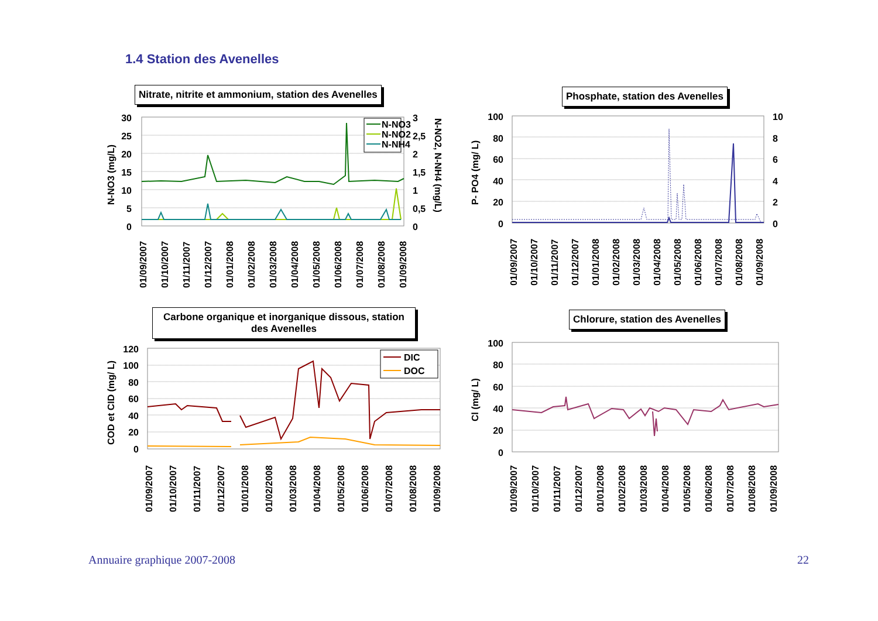1.4 Station des Avenelles
Nitrate, nitrite et ammonium, station des Avenelles
30
25
20
15
10
5
0
3
2,5
2
1,5
1
0,5
0
N-NO3 (mg/L)
N-NO2, N-NH4 (mg/L)
N-NO3
N-NO2
N-NH4
01/09/2007
01/10/2007
01/11/2007
01/12/2007
01/01/2008
01/02/2008
01/03/2008
01/04/2008
01/05/2008
01/06/2008
01/07/2008
01/08/2008
01/09/2008
Phosphate, station des Avenelles
100
80
60
40
20
0
10
8
6
4
2
0
P- PO4 (mg/ L)
01/09/2007
01/10/2007
01/11/2007
01/12/2007
01/01/2008
01/02/2008
01/03/2008
01/04/2008
01/05/2008
01/06/2008
01/07/2008
01/08/2008
01/09/2008
Carbone organique et inorganique dissous, station des Avenelles
120
100
80
60
40
20
0
COD et CID (mg/ L)
DIC
DOC
01/09/2007
01/10/2007
01/11/2007
01/12/2007
01/01/2008
01/02/2008
01/03/2008
01/04/2008
01/05/2008
01/06/2008
01/07/2008
01/08/2008
01/09/2008
Chlorure, station des Avenelles
100
80
60
40
20
0
Cl (mg/ L)
01/09/2007
01/10/2007
01/11/2007
01/12/2007
01/01/2008
01/02/2008
01/03/2008
01/04/2008
01/05/2008
01/06/2008
01/07/2008
01/08/2008
01/09/2008
Annuaire graphique 2007-2008 22